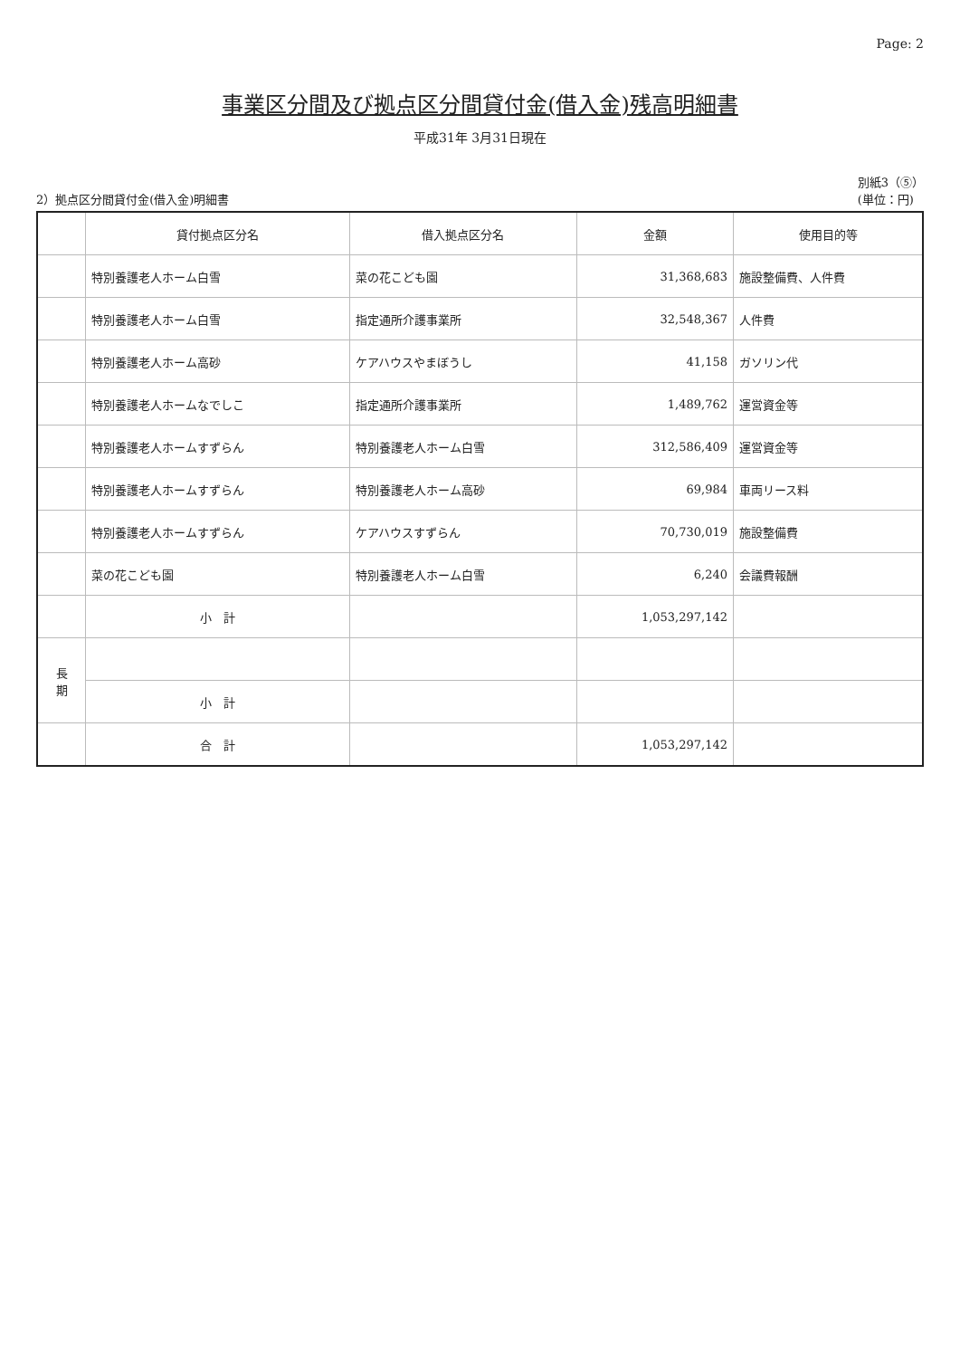Page: 2
事業区分間及び拠点区分間貸付金(借入金)残高明細書
平成31年 3月31日現在
2）拠点区分間貸付金(借入金)明細書
別紙3（⑤）
(単位：円)
| | 貸付拠点区分名 | 借入拠点区分名 | 金額 | 使用目的等 |
| --- | --- | --- | --- | --- |
| | 特別養護老人ホーム白雪 | 菜の花こども園 | 31,368,683 | 施設整備費、人件費 |
| | 特別養護老人ホーム白雪 | 指定通所介護事業所 | 32,548,367 | 人件費 |
| | 特別養護老人ホーム高砂 | ケアハウスやまぼうし | 41,158 | ガソリン代 |
| | 特別養護老人ホームなでしこ | 指定通所介護事業所 | 1,489,762 | 運営資金等 |
| | 特別養護老人ホームすずらん | 特別養護老人ホーム白雪 | 312,586,409 | 運営資金等 |
| | 特別養護老人ホームすずらん | 特別養護老人ホーム高砂 | 69,984 | 車両リース料 |
| | 特別養護老人ホームすずらん | ケアハウスすずらん | 70,730,019 | 施設整備費 |
| | 菜の花こども園 | 特別養護老人ホーム白雪 | 6,240 | 会議費報酬 |
| | 小 計 | | 1,053,297,142 | |
| 長 期 | | | | |
| | 小 計 | | | |
| | 合 計 | | 1,053,297,142 | |